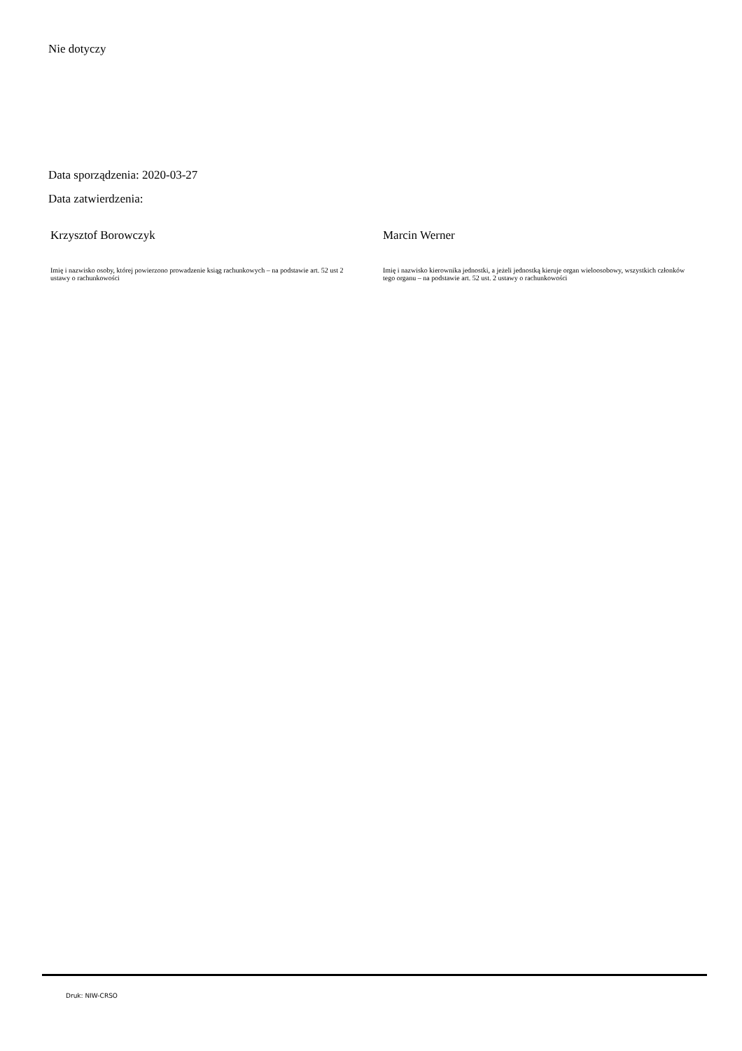Nie dotyczy
Data sporządzenia: 2020-03-27
Data zatwierdzenia:
Krzysztof Borowczyk
Imię i nazwisko osoby, której powierzono prowadzenie ksiąg rachunkowych – na podstawie art. 52 ust 2 ustawy o rachunkowości
Marcin Werner
Imię i nazwisko kierownika jednostki, a jeżeli jednostką kieruje organ wieloosobowy, wszystkich członków tego organu – na podstawie art. 52 ust. 2 ustawy o rachunkowości
Druk: NIW-CRSO